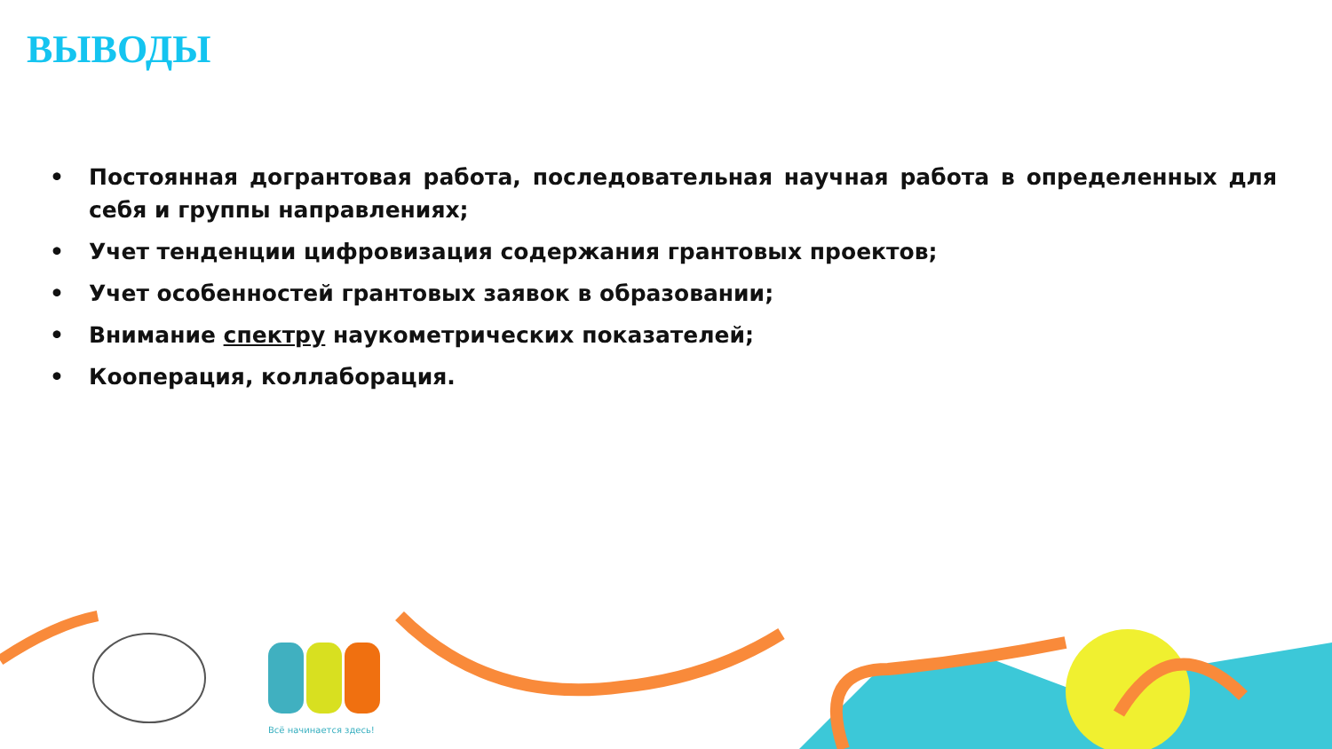ВЫВОДЫ
• Постоянная догрантовая работа, последовательная научная работа в определенных для себя и группы направлениях;
• Учет тенденции цифровизация содержания грантовых проектов;
• Учет особенностей грантовых заявок в образовании;
• Внимание спектру наукометрических показателей;
• Кооперация, коллаборация.
Всё начинается здесь!